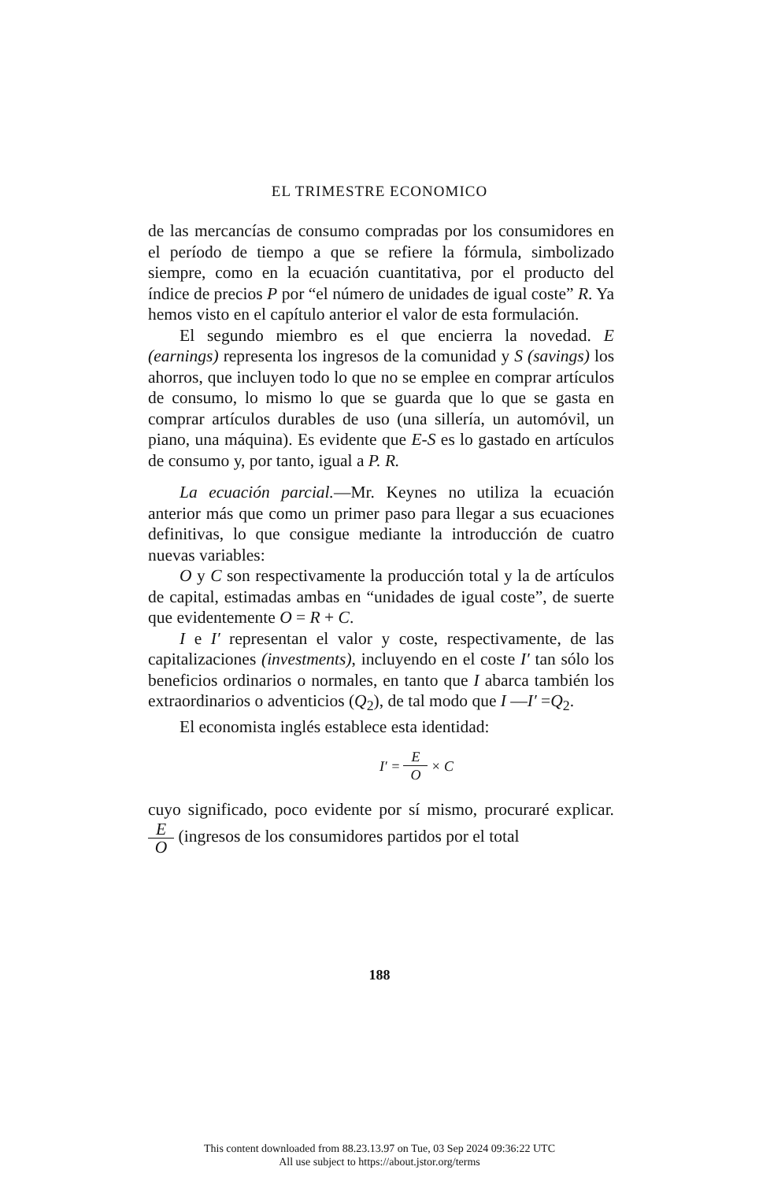EL TRIMESTRE ECONOMICO
de las mercancías de consumo compradas por los consumidores en el período de tiempo a que se refiere la fórmula, simbolizado siempre, como en la ecuación cuantitativa, por el producto del índice de precios P por “el número de unidades de igual coste” R. Ya hemos visto en el capítulo anterior el valor de esta formulación.
El segundo miembro es el que encierra la novedad. E (earnings) representa los ingresos de la comunidad y S (savings) los ahorros, que incluyen todo lo que no se emplee en comprar artículos de consumo, lo mismo lo que se guarda que lo que se gasta en comprar artículos durables de uso (una sillería, un automóvil, un piano, una máquina). Es evidente que E-S es lo gastado en artículos de consumo y, por tanto, igual a P. R.
La ecuación parcial.—Mr. Keynes no utiliza la ecuación anterior más que como un primer paso para llegar a sus ecuaciones definitivas, lo que consigue mediante la introducción de cuatro nuevas variables:
O y C son respectivamente la producción total y la de artículos de capital, estimadas ambas en “unidades de igual coste”, de suerte que evidentemente O = R + C.
I e I′ representan el valor y coste, respectivamente, de las capitalizaciones (investments), incluyendo en el coste I′ tan sólo los beneficios ordinarios o normales, en tanto que I abarca también los extraordinarios o adventicios (Q<sub>2</sub>), de tal modo que I —I′ =Q<sub>2</sub>.
El economista inglés establece esta identidad:
I′ = E O × C
cuyo significado, poco evidente por sí mismo, procuraré explicar. E O (ingresos de los consumidores partidos por el total
188
This content downloaded from 88.23.13.97 on Tue, 03 Sep 2024 09:36:22 UTC
All use subject to https://about.jstor.org/terms